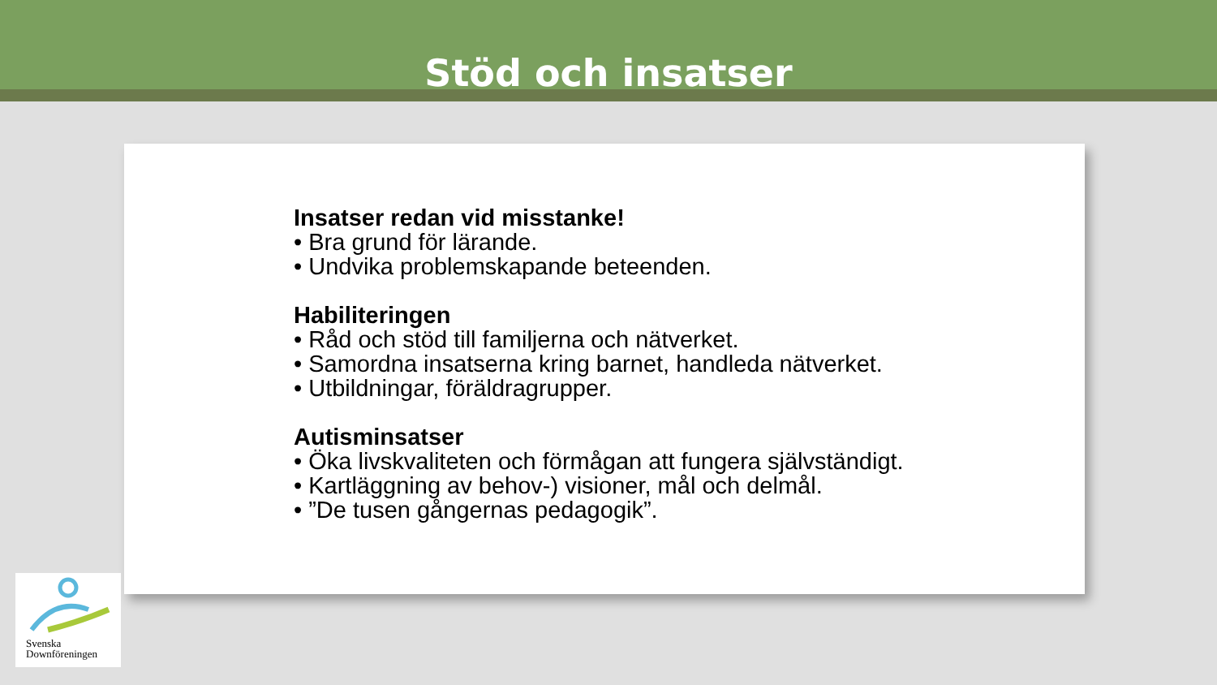Stöd och insatser
Insatser redan vid misstanke!
• Bra grund för lärande.
• Undvika problemskapande beteenden.
Habiliteringen
• Råd och stöd till familjerna och nätverket.
• Samordna insatserna kring barnet, handleda nätverket.
• Utbildningar, föräldragrupper.
Autisminsatser
• Öka livskvaliteten och förmågan att fungera självständigt.
• Kartläggning av behov-) visioner, mål och delmål.
• ”De tusen gångernas pedagogik”.
Svenska
Downföreningen